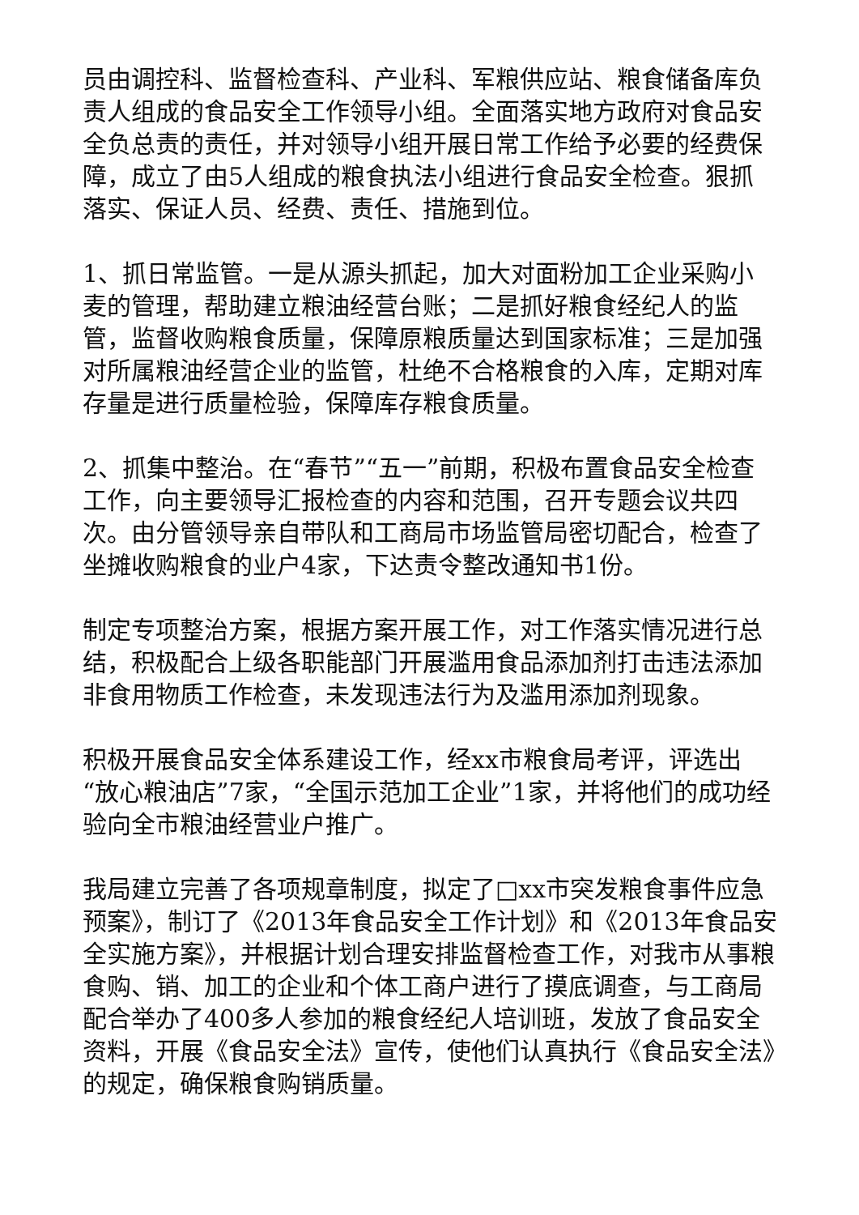员由调控科、监督检查科、产业科、军粮供应站、粮食储备库负责人组成的食品安全工作领导小组。全面落实地方政府对食品安全负总责的责任，并对领导小组开展日常工作给予必要的经费保障，成立了由5人组成的粮食执法小组进行食品安全检查。狠抓落实、保证人员、经费、责任、措施到位。
1、抓日常监管。一是从源头抓起，加大对面粉加工企业采购小麦的管理，帮助建立粮油经营台账；二是抓好粮食经纪人的监管，监督收购粮食质量，保障原粮质量达到国家标准；三是加强对所属粮油经营企业的监管，杜绝不合格粮食的入库，定期对库存量是进行质量检验，保障库存粮食质量。
2、抓集中整治。在“春节”“五一”前期，积极布置食品安全检查工作，向主要领导汇报检查的内容和范围，召开专题会议共四次。由分管领导亲自带队和工商局市场监管局密切配合，检查了坐摊收购粮食的业户4家，下达责令整改通知书1份。
制定专项整治方案，根据方案开展工作，对工作落实情况进行总结，积极配合上级各职能部门开展滥用食品添加剂打击违法添加非食用物质工作检查，未发现违法行为及滥用添加剂现象。
积极开展食品安全体系建设工作，经xx市粮食局考评，评选出“放心粮油店”7家，“全国示范加工企业”1家，并将他们的成功经验向全市粮油经营业户推广。
我局建立完善了各项规章制度，拟定了□xx市突发粮食事件应急预案》，制订了《2013年食品安全工作计划》和《2013年食品安全实施方案》，并根据计划合理安排监督检查工作，对我市从事粮食购、销、加工的企业和个体工商户进行了摸底调查，与工商局配合举办了400多人参加的粮食经纪人培训班，发放了食品安全资料，开展《食品安全法》宣传，使他们认真执行《食品安全法》的规定，确保粮食购销质量。